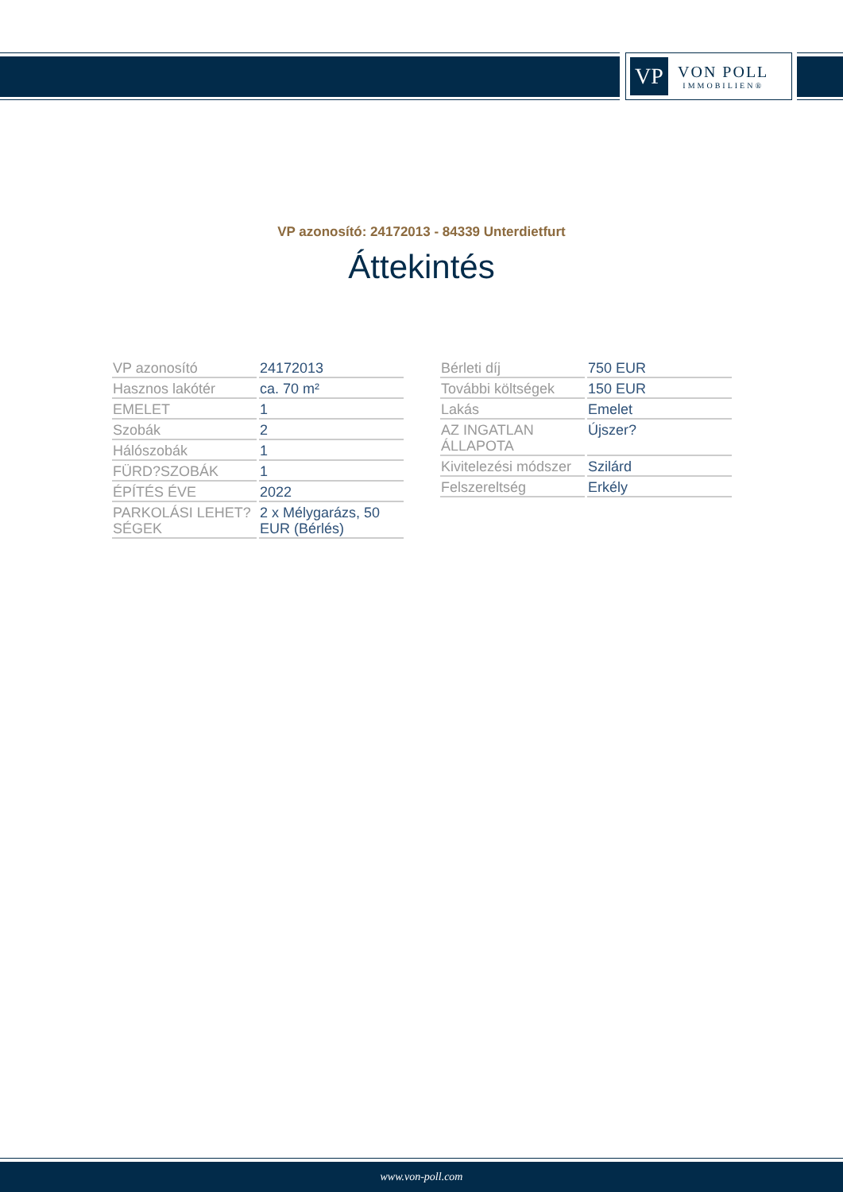VP
VON POLL
IMMOBILIEN®
VP azonosító: 24172013 - 84339 Unterdietfurt
Áttekintés
| VP azonosító | 24172013 |
| Hasznos lakótér | ca. 70 m² |
| EMELET | 1 |
| Szobák | 2 |
| Hálószobák | 1 |
| FÜRD?SZOBÁK | 1 |
| ÉPÍTÉS ÉVE | 2022 |
| PARKOLÁSI LEHET?SÉGEK | 2 x Mélygarázs, 50 EUR (Bérlés) |
| Bérleti díj | 750 EUR |
| További költségek | 150 EUR |
| Lakás | Emelet |
| AZ INGATLAN ÁLLAPOTA | Újszer? |
| Kivitelezési módszer | Szilárd |
| Felszereltség | Erkély |
www.von-poll.com